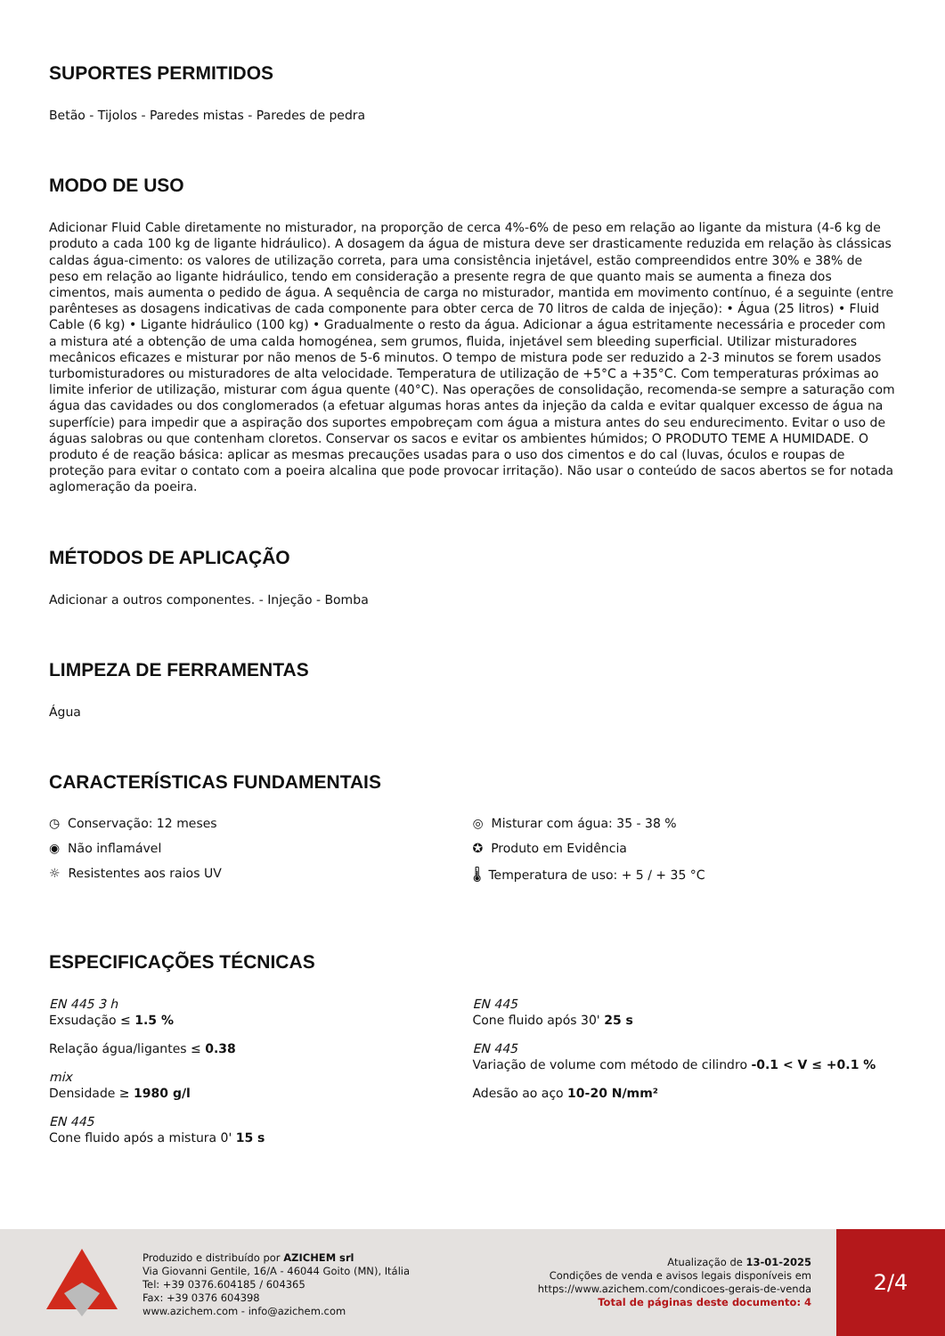SUPORTES PERMITIDOS
Betão - Tijolos - Paredes mistas - Paredes de pedra
MODO DE USO
Adicionar Fluid Cable diretamente no misturador, na proporção de cerca 4%-6% de peso em relação ao ligante da mistura (4-6 kg de produto a cada 100 kg de ligante hidráulico). A dosagem da água de mistura deve ser drasticamente reduzida em relação às clássicas caldas água-cimento: os valores de utilização correta, para uma consistência injetável, estão compreendidos entre 30% e 38% de peso em relação ao ligante hidráulico, tendo em consideração a presente regra de que quanto mais se aumenta a fineza dos cimentos, mais aumenta o pedido de água. A sequência de carga no misturador, mantida em movimento contínuo, é a seguinte (entre parênteses as dosagens indicativas de cada componente para obter cerca de 70 litros de calda de injeção): • Água (25 litros) • Fluid Cable (6 kg) • Ligante hidráulico (100 kg) • Gradualmente o resto da água. Adicionar a água estritamente necessária e proceder com a mistura até a obtenção de uma calda homogénea, sem grumos, fluida, injetável sem bleeding superficial. Utilizar misturadores mecânicos eficazes e misturar por não menos de 5-6 minutos. O tempo de mistura pode ser reduzido a 2-3 minutos se forem usados turbomisturadores ou misturadores de alta velocidade. Temperatura de utilização de +5°C a +35°C. Com temperaturas próximas ao limite inferior de utilização, misturar com água quente (40°C). Nas operações de consolidação, recomenda-se sempre a saturação com água das cavidades ou dos conglomerados (a efetuar algumas horas antes da injeção da calda e evitar qualquer excesso de água na superfície) para impedir que a aspiração dos suportes empobreçam com água a mistura antes do seu endurecimento. Evitar o uso de águas salobras ou que contenham cloretos. Conservar os sacos e evitar os ambientes húmidos; O PRODUTO TEME A HUMIDADE. O produto é de reação básica: aplicar as mesmas precauções usadas para o uso dos cimentos e do cal (luvas, óculos e roupas de proteção para evitar o contato com a poeira alcalina que pode provocar irritação). Não usar o conteúdo de sacos abertos se for notada aglomeração da poeira.
MÉTODOS DE APLICAÇÃO
Adicionar a outros componentes. - Injeção - Bomba
LIMPEZA DE FERRAMENTAS
Água
CARACTERÍSTICAS FUNDAMENTAIS
◷ Conservação: 12 meses
◉ Não inflamável
☼ Resistentes aos raios UV
◎ Misturar com água: 35 - 38 %
✪ Produto em Evidência
🌡 Temperatura de uso: + 5 / + 35 °C
ESPECIFICAÇÕES TÉCNICAS
EN 445 3 h
Exsudação ≤ 1.5 %
Relação água/ligantes ≤ 0.38
mix
Densidade ≥ 1980 g/l
EN 445
Cone fluido após a mistura 0' 15 s
EN 445
Cone fluido após 30' 25 s
EN 445
Variação de volume com método de cilindro -0.1 < V ≤ +0.1 %
Adesão ao aço 10-20 N/mm²
Produzido e distribuído por AZICHEM srl
Via Giovanni Gentile, 16/A - 46044 Goito (MN), Itália
Tel: +39 0376.604185 / 604365
Fax: +39 0376 604398
www.azichem.com - info@azichem.com
Atualização de 13-01-2025
Condições de venda e avisos legais disponíveis em
https://www.azichem.com/condicoes-gerais-de-venda
Total de páginas deste documento: 4
2/4